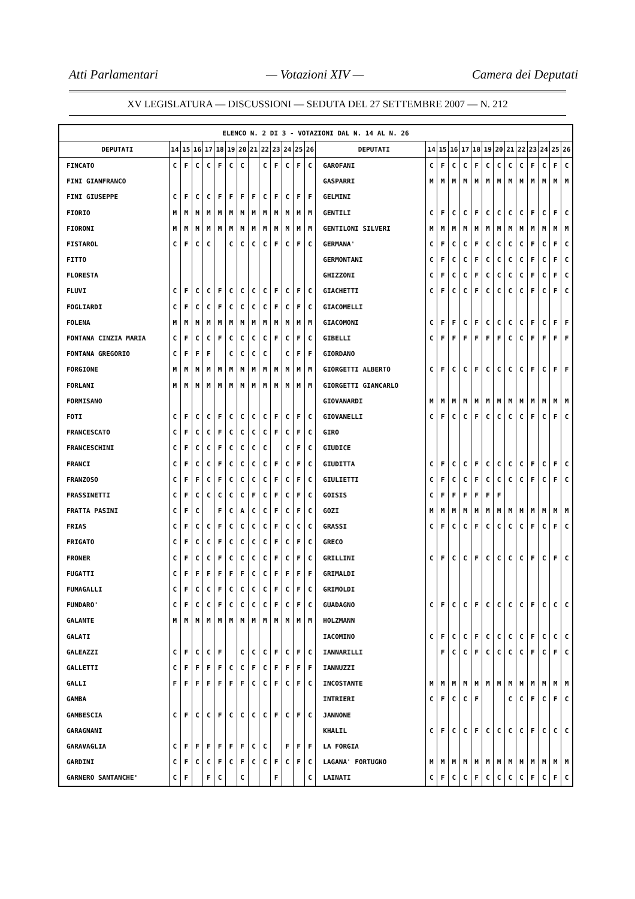Atti Parlamentari — Votazioni XIV — Camera dei Deputati
XV LEGISLATURA — DISCUSSIONI — SEDUTA DEL 27 SETTEMBRE 2007 — N. 212
| ELENCO N. 2 DI 3 - VOTAZIONI DAL N. 14 AL N. 26 | | | | | | | | | | | | | | | | | | | | | | | | | | | |
| --- | --- | --- | --- | --- | --- | --- | --- | --- | --- | --- | --- | --- | --- | --- | --- | --- | --- | --- | --- | --- | --- | --- | --- | --- | --- | --- | --- |
| DEPUTATI | 14 | 15 | 16 | 17 | 18 | 19 | 20 | 21 | 22 | 23 | 24 | 25 | 26 | DEPUTATI | 14 | 15 | 16 | 17 | 18 | 19 | 20 | 21 | 22 | 23 | 24 | 25 | 26 |
| FINCATO | C | F | C | C | F | C | C | | C | F | C | F | C | GAROFANI | C | F | C | C | F | C | C | C | C | F | C | F | C |
| FINI GIANFRANCO | | | | | | | | | | | | | | GASPARRI | M | M | M | M | M | M | M | M | M | M | M | M | M |
| FINI GIUSEPPE | C | F | C | C | F | F | F | F | C | F | C | F | F | GELMINI | | | | | | | | | | | | | |
| FIORIO | M | M | M | M | M | M | M | M | M | M | M | M | M | GENTILI | C | F | C | C | F | C | C | C | C | F | C | F | C |
| FIORONI | M | M | M | M | M | M | M | M | M | M | M | M | M | GENTILONI SILVERI | M | M | M | M | M | M | M | M | M | M | M | M | M |
| FISTAROL | C | F | C | C | | C | C | C | C | F | C | F | C | GERMANA' | C | F | C | C | F | C | C | C | C | F | C | F | C |
| FITTO | | | | | | | | | | | | | | GERMONTANI | C | F | C | C | F | C | C | C | C | F | C | F | C |
| FLORESTA | | | | | | | | | | | | | | GHIZZONI | C | F | C | C | F | C | C | C | C | F | C | F | C |
| FLUVI | C | F | C | C | F | C | C | C | C | F | C | F | C | GIACHETTI | C | F | C | C | F | C | C | C | C | F | C | F | C |
| FOGLIARDI | C | F | C | C | F | C | C | C | C | F | C | F | C | GIACOMELLI | | | | | | | | | | | | | |
| FOLENA | M | M | M | M | M | M | M | M | M | M | M | M | M | GIACOMONI | C | F | F | C | F | C | C | C | C | F | C | F | F |
| FONTANA CINZIA MARIA | C | F | C | C | F | C | C | C | C | F | C | F | C | GIBELLI | C | F | F | F | F | F | F | C | C | F | F | F | F |
| FONTANA GREGORIO | C | F | F | F | | C | C | C | C | | C | F | F | GIORDANO | | | | | | | | | | | | | |
| FORGIONE | M | M | M | M | M | M | M | M | M | M | M | M | M | GIORGETTI ALBERTO | C | F | C | C | F | C | C | C | C | F | C | F | F |
| FORLANI | M | M | M | M | M | M | M | M | M | M | M | M | M | GIORGETTI GIANCARLO | | | | | | | | | | | | | |
| FORMISANO | | | | | | | | | | | | | | GIOVANARDI | M | M | M | M | M | M | M | M | M | M | M | M | M |
| FOTI | C | F | C | C | F | C | C | C | C | F | C | F | C | GIOVANELLI | C | F | C | C | F | C | C | C | C | F | C | F | C |
| FRANCESCATO | C | F | C | C | F | C | C | C | C | F | C | F | C | GIRO | | | | | | | | | | | | | |
| FRANCESCHINI | C | F | C | C | F | C | C | C | C | | C | F | C | GIUDICE | | | | | | | | | | | | | |
| FRANCI | C | F | C | C | F | C | C | C | C | F | C | F | C | GIUDITTA | C | F | C | C | F | C | C | C | C | F | C | F | C |
| FRANZOSO | C | F | F | C | F | C | C | C | C | F | C | F | C | GIULIETTI | C | F | C | C | F | C | C | C | C | F | C | F | C |
| FRASSINETTI | C | F | C | C | C | C | C | F | C | F | C | F | C | GOISIS | C | F | F | F | F | F | F | | | | | | |
| FRATTA PASINI | C | F | C | | F | C | A | C | C | F | C | F | C | GOZI | M | M | M | M | M | M | M | M | M | M | M | M | M |
| FRIAS | C | F | C | C | F | C | C | C | C | F | C | C | C | GRASSI | C | F | C | C | F | C | C | C | C | F | C | F | C |
| FRIGATO | C | F | C | C | F | C | C | C | C | F | C | F | C | GRECO | | | | | | | | | | | | | |
| FRONER | C | F | C | C | F | C | C | C | C | F | C | F | C | GRILLINI | C | F | C | C | F | C | C | C | C | F | C | F | C |
| FUGATTI | C | F | F | F | F | F | F | C | C | F | F | F | F | GRIMALDI | | | | | | | | | | | | | |
| FUMAGALLI | C | F | C | C | F | C | C | C | C | F | C | F | C | GRIMOLDI | | | | | | | | | | | | | |
| FUNDARO' | C | F | C | C | F | C | C | C | C | F | C | F | C | GUADAGNO | C | F | C | C | F | C | C | C | C | F | C | C | C |
| GALANTE | M | M | M | M | M | M | M | M | M | M | M | M | M | HOLZMANN | | | | | | | | | | | | | |
| GALATI | | | | | | | | | | | | | | IACOMINO | C | F | C | C | F | C | C | C | C | F | C | C | C |
| GALEAZZI | C | F | C | C | F | | C | C | C | F | C | F | C | IANNARILLI | | F | C | C | F | C | C | C | C | F | C | F | C |
| GALLETTI | C | F | F | F | F | C | C | F | C | F | F | F | F | IANNUZZI | | | | | | | | | | | | | |
| GALLI | F | F | F | F | F | F | F | C | C | F | C | F | C | INCOSTANTE | M | M | M | M | M | M | M | M | M | M | M | M | M |
| GAMBA | | | | | | | | | | | | | | INTRIERI | C | F | C | C | F | | | C | C | F | C | F | C |
| GAMBESCIA | C | F | C | C | F | C | C | C | C | F | C | F | C | JANNONE | | | | | | | | | | | | | |
| GARAGNANI | | | | | | | | | | | | | | KHALIL | C | F | C | C | F | C | C | C | C | F | C | C | C |
| GARAVAGLIA | C | F | F | F | F | F | F | C | C | | F | F | F | LA FORGIA | | | | | | | | | | | | | |
| GARDINI | C | F | C | C | F | C | F | C | C | F | C | F | C | LAGANA' FORTUGNO | M | M | M | M | M | M | M | M | M | M | M | M | M |
| GARNERO SANTANCHE' | C | F | | F | C | | C | | | F | | | C | LAINATI | C | F | C | C | F | C | C | C | C | F | C | F | C |